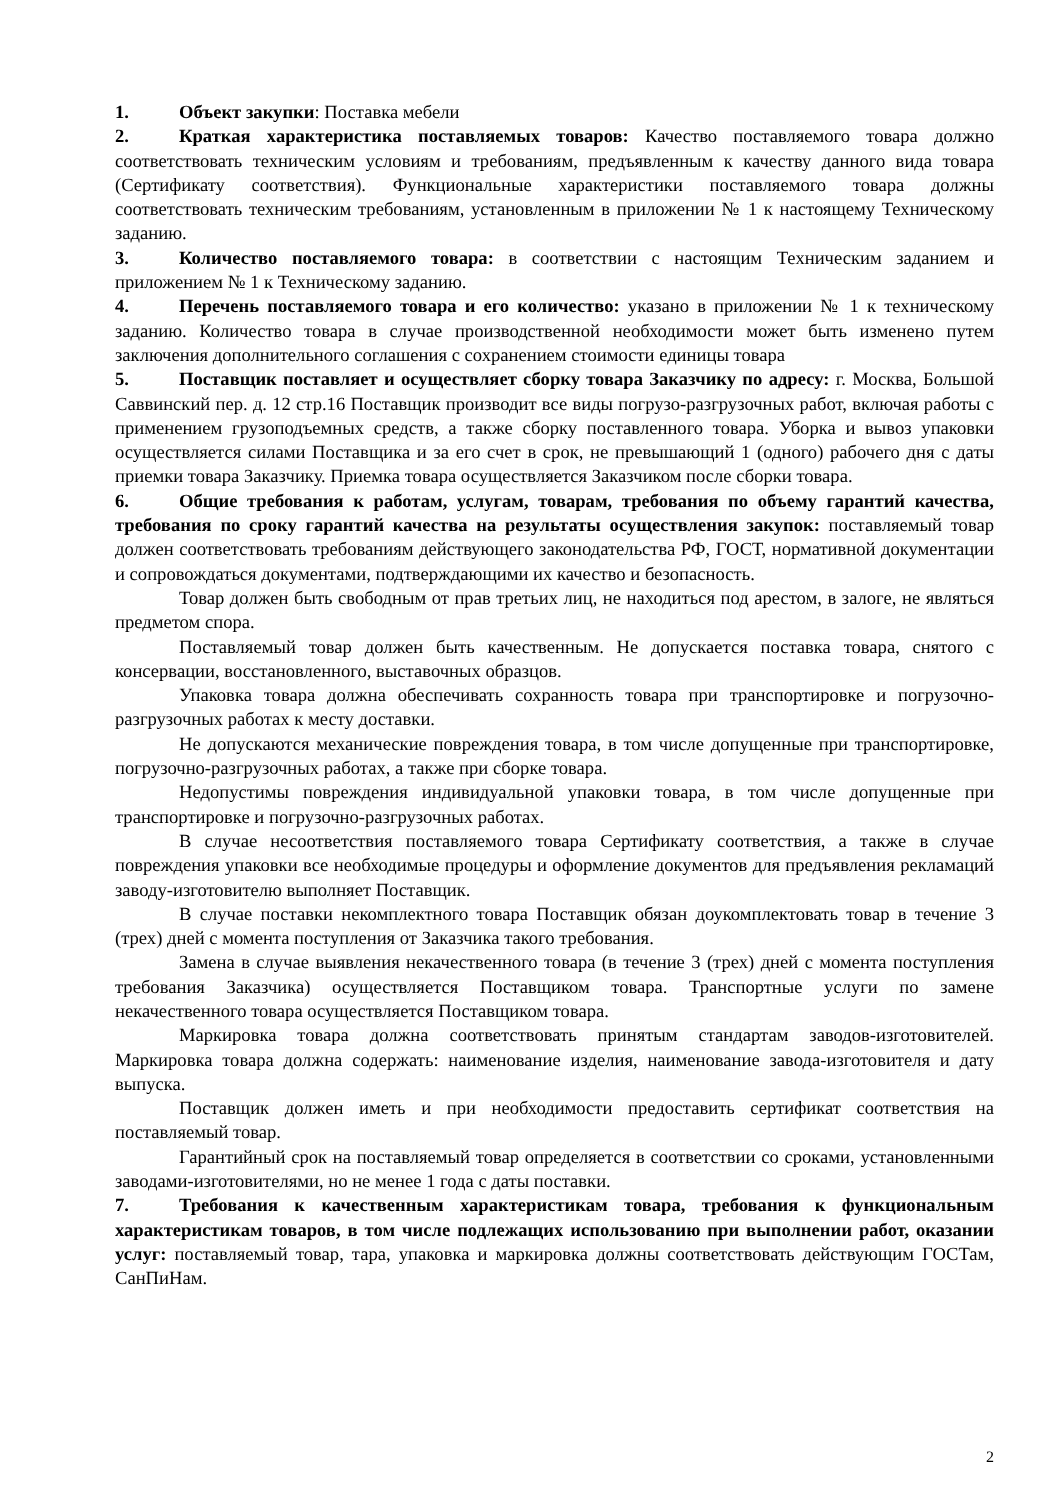1. Объект закупки: Поставка мебели
2. Краткая характеристика поставляемых товаров: Качество поставляемого товара должно соответствовать техническим условиям и требованиям, предъявленным к качеству данного вида товара (Сертификату соответствия). Функциональные характеристики поставляемого товара должны соответствовать техническим требованиям, установленным в приложении № 1 к настоящему Техническому заданию.
3. Количество поставляемого товара: в соответствии с настоящим Техническим заданием и приложением № 1 к Техническому заданию.
4. Перечень поставляемого товара и его количество: указано в приложении № 1 к техническому заданию. Количество товара в случае производственной необходимости может быть изменено путем заключения дополнительного соглашения с сохранением стоимости единицы товара
5. Поставщик поставляет и осуществляет сборку товара Заказчику по адресу: г. Москва, Большой Саввинский пер. д. 12 стр.16 Поставщик производит все виды погрузо-разгрузочных работ, включая работы с применением грузоподъемных средств, а также сборку поставленного товара. Уборка и вывоз упаковки осуществляется силами Поставщика и за его счет в срок, не превышающий 1 (одного) рабочего дня с даты приемки товара Заказчику. Приемка товара осуществляется Заказчиком после сборки товара.
6. Общие требования к работам, услугам, товарам, требования по объему гарантий качества, требования по сроку гарантий качества на результаты осуществления закупок: поставляемый товар должен соответствовать требованиям действующего законодательства РФ, ГОСТ, нормативной документации и сопровождаться документами, подтверждающими их качество и безопасность.
Товар должен быть свободным от прав третьих лиц, не находиться под арестом, в залоге, не являться предметом спора.
Поставляемый товар должен быть качественным. Не допускается поставка товара, снятого с консервации, восстановленного, выставочных образцов.
Упаковка товара должна обеспечивать сохранность товара при транспортировке и погрузочно-разгрузочных работах к месту доставки.
Не допускаются механические повреждения товара, в том числе допущенные при транспортировке, погрузочно-разгрузочных работах, а также при сборке товара.
Недопустимы повреждения индивидуальной упаковки товара, в том числе допущенные при транспортировке и погрузочно-разгрузочных работах.
В случае несоответствия поставляемого товара Сертификату соответствия, а также в случае повреждения упаковки все необходимые процедуры и оформление документов для предъявления рекламаций заводу-изготовителю выполняет Поставщик.
В случае поставки некомплектного товара Поставщик обязан доукомплектовать товар в течение 3 (трех) дней с момента поступления от Заказчика такого требования.
Замена в случае выявления некачественного товара (в течение 3 (трех) дней с момента поступления требования Заказчика) осуществляется Поставщиком товара. Транспортные услуги по замене некачественного товара осуществляется Поставщиком товара.
Маркировка товара должна соответствовать принятым стандартам заводов-изготовителей. Маркировка товара должна содержать: наименование изделия, наименование завода-изготовителя и дату выпуска.
Поставщик должен иметь и при необходимости предоставить сертификат соответствия на поставляемый товар.
Гарантийный срок на поставляемый товар определяется в соответствии со сроками, установленными заводами-изготовителями, но не менее 1 года с даты поставки.
7. Требования к качественным характеристикам товара, требования к функциональным характеристикам товаров, в том числе подлежащих использованию при выполнении работ, оказании услуг: поставляемый товар, тара, упаковка и маркировка должны соответствовать действующим ГОСТам, СанПиНам.
2